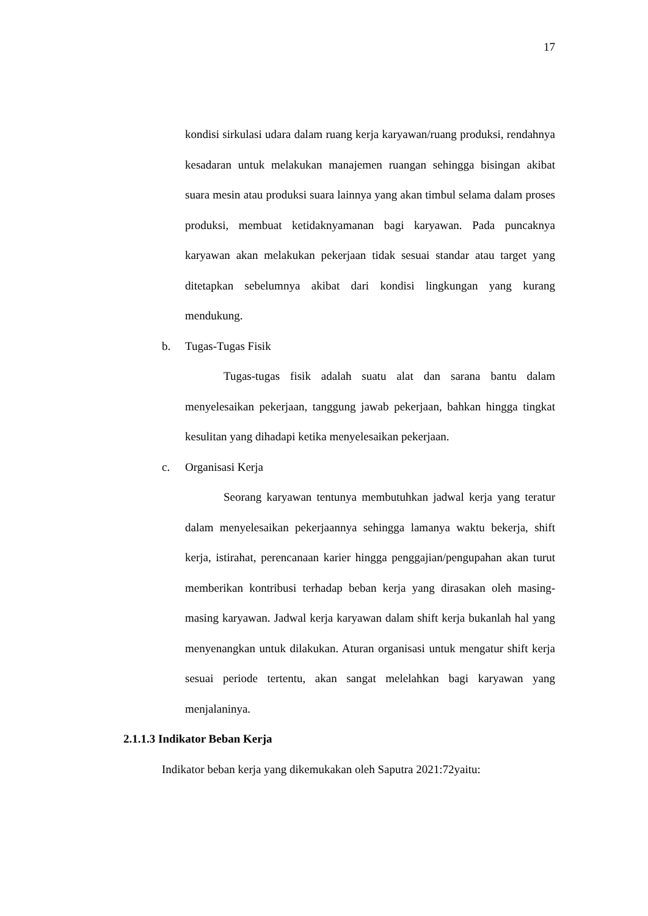17
kondisi sirkulasi udara dalam ruang kerja karyawan/ruang produksi, rendahnya kesadaran untuk melakukan manajemen ruangan sehingga bisingan akibat suara mesin atau produksi suara lainnya yang akan timbul selama dalam proses produksi, membuat ketidaknyamanan bagi karyawan. Pada puncaknya karyawan akan melakukan pekerjaan tidak sesuai standar atau target yang ditetapkan sebelumnya akibat dari kondisi lingkungan yang kurang mendukung.
b. Tugas-Tugas Fisik
Tugas-tugas fisik adalah suatu alat dan sarana bantu dalam menyelesaikan pekerjaan, tanggung jawab pekerjaan, bahkan hingga tingkat kesulitan yang dihadapi ketika menyelesaikan pekerjaan.
c. Organisasi Kerja
Seorang karyawan tentunya membutuhkan jadwal kerja yang teratur dalam menyelesaikan pekerjaannya sehingga lamanya waktu bekerja, shift kerja, istirahat, perencanaan karier hingga penggajian/pengupahan akan turut memberikan kontribusi terhadap beban kerja yang dirasakan oleh masing-masing karyawan. Jadwal kerja karyawan dalam shift kerja bukanlah hal yang menyenangkan untuk dilakukan. Aturan organisasi untuk mengatur shift kerja sesuai periode tertentu, akan sangat melelahkan bagi karyawan yang menjalaninya.
2.1.1.3 Indikator Beban Kerja
Indikator beban kerja yang dikemukakan oleh Saputra 2021:72yaitu: